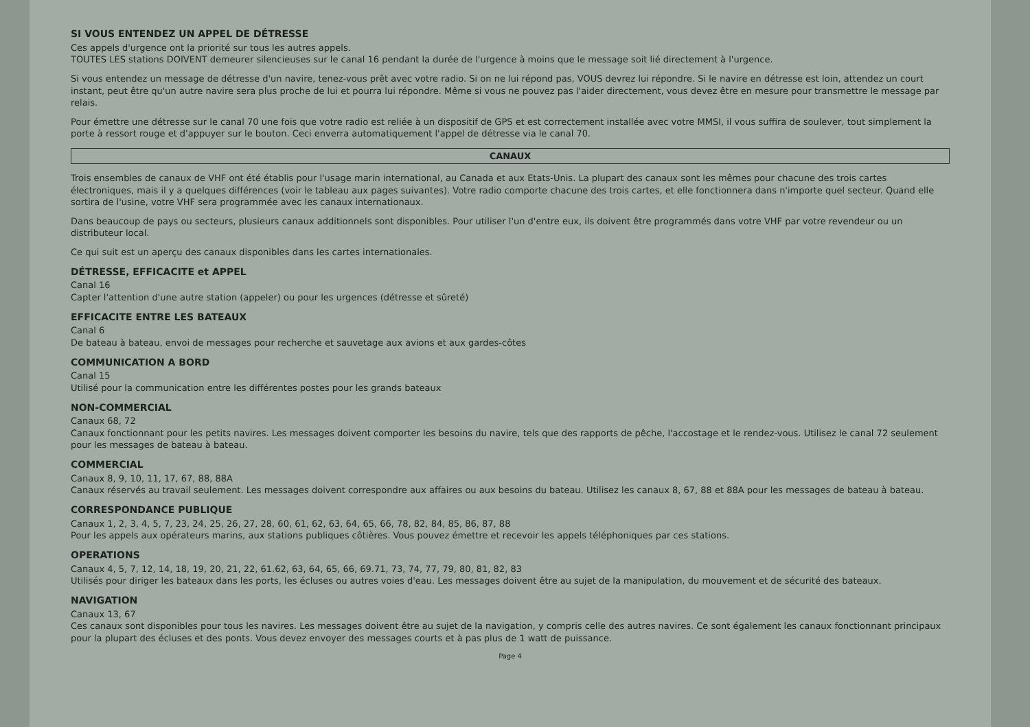SI VOUS ENTENDEZ UN APPEL DE DÉTRESSE
Ces appels d'urgence ont la priorité sur tous les autres appels.
TOUTES LES stations DOIVENT demeurer silencieuses sur le canal 16 pendant la durée de l'urgence à moins que le message soit lié directement à l'urgence.
Si vous entendez un message de détresse d'un navire, tenez-vous prêt avec votre radio. Si on ne lui répond pas, VOUS devrez lui répondre. Si le navire en détresse est loin, attendez un court instant, peut être qu'un autre navire sera plus proche de lui et pourra lui répondre. Même si vous ne pouvez pas l'aider directement, vous devez être en mesure pour transmettre le message par relais.
Pour émettre une détresse sur le canal 70 une fois que votre radio est reliée à un dispositif de GPS et est correctement installée avec votre MMSI, il vous suffira de soulever, tout simplement la porte à ressort rouge et d'appuyer sur le bouton. Ceci enverra automatiquement l'appel de détresse via le canal 70.
CANAUX
Trois ensembles de canaux de VHF ont été établis pour l'usage marin international, au Canada et aux Etats-Unis. La plupart des canaux sont les mêmes pour chacune des trois cartes électroniques, mais il y a quelques différences (voir le tableau aux pages suivantes). Votre radio comporte chacune des trois cartes, et elle fonctionnera dans n'importe quel secteur. Quand elle sortira de l'usine, votre VHF sera programmée avec les canaux internationaux.
Dans beaucoup de pays ou secteurs, plusieurs canaux additionnels sont disponibles. Pour utiliser l'un d'entre eux, ils doivent être programmés dans votre VHF par votre revendeur ou un distributeur local.
Ce qui suit est un aperçu des canaux disponibles dans les cartes internationales.
DÉTRESSE, EFFICACITE et APPEL
Canal 16
Capter l'attention d'une autre station (appeler) ou pour les urgences (détresse et sûreté)
EFFICACITE ENTRE LES BATEAUX
Canal 6
De bateau à bateau, envoi de messages pour recherche et sauvetage aux avions et aux gardes-côtes
COMMUNICATION A BORD
Canal 15
Utilisé pour la communication entre les différentes postes pour les grands bateaux
NON-COMMERCIAL
Canaux 68, 72
Canaux fonctionnant pour les petits navires. Les messages doivent comporter les besoins du navire, tels que des rapports de pêche, l'accostage et le rendez-vous. Utilisez le canal 72 seulement pour les messages de bateau à bateau.
COMMERCIAL
Canaux 8, 9, 10, 11, 17, 67, 88, 88A
Canaux réservés au travail seulement. Les messages doivent correspondre aux affaires ou aux besoins du bateau. Utilisez les canaux 8, 67, 88 et 88A pour les messages de bateau à bateau.
CORRESPONDANCE PUBLIQUE
Canaux 1, 2, 3, 4, 5, 7, 23, 24, 25, 26, 27, 28, 60, 61, 62, 63, 64, 65, 66, 78, 82, 84, 85, 86, 87, 88
Pour les appels aux opérateurs marins, aux stations publiques côtières. Vous pouvez émettre et recevoir les appels téléphoniques par ces stations.
OPERATIONS
Canaux 4, 5, 7, 12, 14, 18, 19, 20, 21, 22, 61.62, 63, 64, 65, 66, 69.71, 73, 74, 77, 79, 80, 81, 82, 83
Utilisés pour diriger les bateaux dans les ports, les écluses ou autres voies d'eau. Les messages doivent être au sujet de la manipulation, du mouvement et de sécurité des bateaux.
NAVIGATION
Canaux 13, 67
Ces canaux sont disponibles pour tous les navires. Les messages doivent être au sujet de la navigation, y compris celle des autres navires. Ce sont également les canaux fonctionnant principaux pour la plupart des écluses et des ponts. Vous devez envoyer des messages courts et à pas plus de 1 watt de puissance.
Page 4